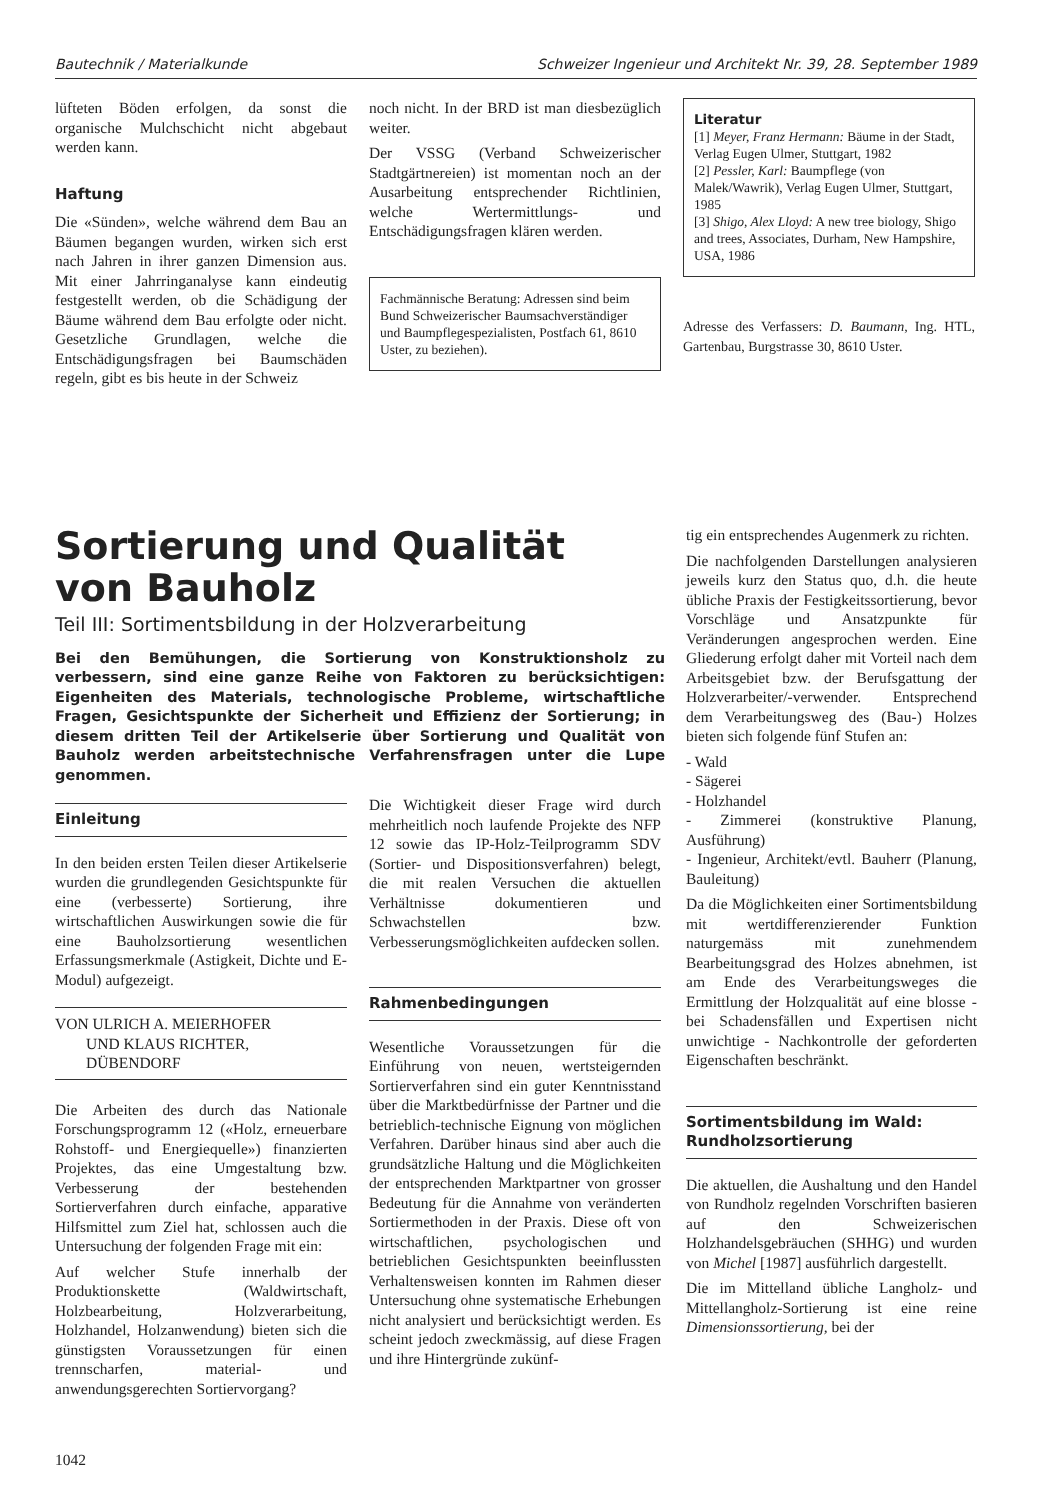Bautechnik / Materialkunde Schweizer Ingenieur und Architekt Nr. 39, 28. September 1989
lüfteten Böden erfolgen, da sonst die organische Mulchschicht nicht abgebaut werden kann.
Haftung
Die «Sünden», welche während dem Bau an Bäumen begangen wurden, wirken sich erst nach Jahren in ihrer ganzen Dimension aus. Mit einer Jahrringanalyse kann eindeutig festgestellt werden, ob die Schädigung der Bäume während dem Bau erfolgte oder nicht. Gesetzliche Grundlagen, welche die Entschädigungsfragen bei Baumschäden regeln, gibt es bis heute in der Schweiz
noch nicht. In der BRD ist man diesbezüglich weiter.
Der VSSG (Verband Schweizerischer Stadtgärtnereien) ist momentan noch an der Ausarbeitung entsprechender Richtlinien, welche Wertermittlungs- und Entschädigungsfragen klären werden.
Fachmännische Beratung: Adressen sind beim Bund Schweizerischer Baumsachverständiger und Baumpflegespezialisten, Postfach 61, 8610 Uster, zu beziehen).
Literatur
[1] Meyer, Franz Hermann: Bäume in der Stadt, Verlag Eugen Ulmer, Stuttgart, 1982
[2] Pessler, Karl: Baumpflege (von Malek/Wawrik), Verlag Eugen Ulmer, Stuttgart, 1985
[3] Shigo, Alex Lloyd: A new tree biology, Shigo and trees, Associates, Durham, New Hampshire, USA, 1986
Adresse des Verfassers: D. Baumann, Ing. HTL, Gartenbau, Burgstrasse 30, 8610 Uster.
Sortierung und Qualität
von Bauholz
Teil III: Sortimentsbildung in der Holzverarbeitung
Bei den Bemühungen, die Sortierung von Konstruktionsholz zu verbessern, sind eine ganze Reihe von Faktoren zu berücksichtigen: Eigenheiten des Materials, technologische Probleme, wirtschaftliche Fragen, Gesichtspunkte der Sicherheit und Effizienz der Sortierung; in diesem dritten Teil der Artikelserie über Sortierung und Qualität von Bauholz werden arbeitstechnische Verfahrensfragen unter die Lupe genommen.
Einleitung
In den beiden ersten Teilen dieser Artikelserie wurden die grundlegenden Gesichtspunkte für eine (verbesserte) Sortierung, ihre wirtschaftlichen Auswirkungen sowie die für eine Bauholzsortierung wesentlichen Erfassungsmerkmale (Astigkeit, Dichte und E-Modul) aufgezeigt.
VON ULRICH A. MEIERHOFER
UND KLAUS RICHTER,
DÜBENDORF
Die Arbeiten des durch das Nationale Forschungsprogramm 12 («Holz, erneuerbare Rohstoff- und Energiequelle») finanzierten Projektes, das eine Umgestaltung bzw. Verbesserung der bestehenden Sortierverfahren durch einfache, apparative Hilfsmittel zum Ziel hat, schlossen auch die Untersuchung der folgenden Frage mit ein:
Auf welcher Stufe innerhalb der Produktionskette (Waldwirtschaft, Holzbearbeitung, Holzverarbeitung, Holzhandel, Holzanwendung) bieten sich die günstigsten Voraussetzungen für einen trennscharfen, material- und anwendungsgerechten Sortiervorgang?
Die Wichtigkeit dieser Frage wird durch mehrheitlich noch laufende Projekte des NFP 12 sowie das IP-Holz-Teilprogramm SDV (Sortier- und Dispositionsverfahren) belegt, die mit realen Versuchen die aktuellen Verhältnisse dokumentieren und Schwachstellen bzw. Verbesserungsmöglichkeiten aufdecken sollen.
Rahmenbedingungen
Wesentliche Voraussetzungen für die Einführung von neuen, wertsteigernden Sortierverfahren sind ein guter Kenntnisstand über die Marktbedürfnisse der Partner und die betrieblich-technische Eignung von möglichen Verfahren. Darüber hinaus sind aber auch die grundsätzliche Haltung und die Möglichkeiten der entsprechenden Marktpartner von grosser Bedeutung für die Annahme von veränderten Sortiermethoden in der Praxis. Diese oft von wirtschaftlichen, psychologischen und betrieblichen Gesichtspunkten beeinflussten Verhaltensweisen konnten im Rahmen dieser Untersuchung ohne systematische Erhebungen nicht analysiert und berücksichtigt werden. Es scheint jedoch zweckmässig, auf diese Fragen und ihre Hintergründe zukünf-
tig ein entsprechendes Augenmerk zu richten.
Die nachfolgenden Darstellungen analysieren jeweils kurz den Status quo, d.h. die heute übliche Praxis der Festigkeitssortierung, bevor Vorschläge und Ansatzpunkte für Veränderungen angesprochen werden. Eine Gliederung erfolgt daher mit Vorteil nach dem Arbeitsgebiet bzw. der Berufsgattung der Holzverarbeiter/-verwender. Entsprechend dem Verarbeitungsweg des (Bau-) Holzes bieten sich folgende fünf Stufen an:
- Wald
- Sägerei
- Holzhandel
- Zimmerei (konstruktive Planung, Ausführung)
- Ingenieur, Architekt/evtl. Bauherr (Planung, Bauleitung)
Da die Möglichkeiten einer Sortimentsbildung mit wertdifferenzierender Funktion naturgemäss mit zunehmendem Bearbeitungsgrad des Holzes abnehmen, ist am Ende des Verarbeitungsweges die Ermittlung der Holzqualität auf eine blosse - bei Schadensfällen und Expertisen nicht unwichtige - Nachkontrolle der geforderten Eigenschaften beschränkt.
Sortimentsbildung im Wald: Rundholzsortierung
Die aktuellen, die Aushaltung und den Handel von Rundholz regelnden Vorschriften basieren auf den Schweizerischen Holzhandelsgebräuchen (SHHG) und wurden von Michel [1987] ausführlich dargestellt.
Die im Mittelland übliche Langholz- und Mittellangholz-Sortierung ist eine reine Dimensionssortierung, bei der
1042